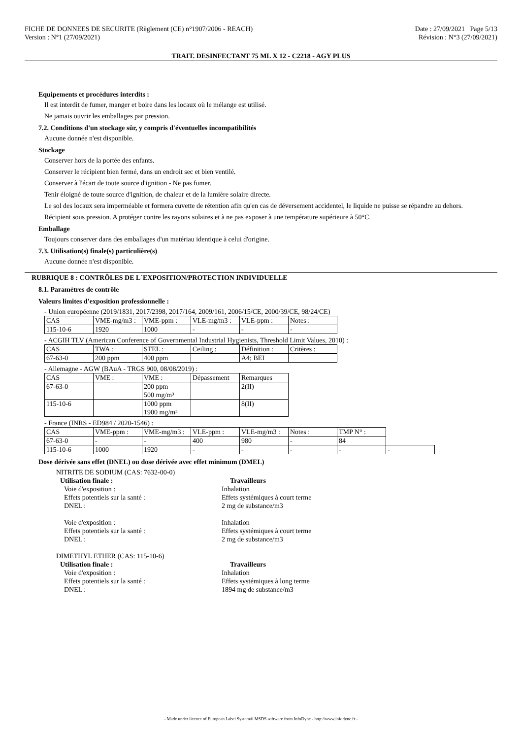FICHE DE DONNEES DE SECURITE (Règlement (CE) n°1907/2006 - REACH)
Version : N°1 (27/09/2021)
Date : 27/09/2021 Page 5/13
Révision : N°3 (27/09/2021)
TRAIT. DESINFECTANT 75 ML X 12 - C2218 - AGY PLUS
Equipements et procédures interdits :
Il est interdit de fumer, manger et boire dans les locaux où le mélange est utilisé.
Ne jamais ouvrir les emballages par pression.
7.2. Conditions d'un stockage sûr, y compris d'éventuelles incompatibilités
Aucune donnée n'est disponible.
Stockage
Conserver hors de la portée des enfants.
Conserver le récipient bien fermé, dans un endroit sec et bien ventilé.
Conserver à l'écart de toute source d'ignition - Ne pas fumer.
Tenir éloigné de toute source d'ignition, de chaleur et de la lumière solaire directe.
Le sol des locaux sera imperméable et formera cuvette de rétention afin qu'en cas de déversement accidentel, le liquide ne puisse se répandre au dehors.
Récipient sous pression. A protéger contre les rayons solaires et à ne pas exposer à une température supérieure à 50°C.
Emballage
Toujours conserver dans des emballages d'un matériau identique à celui d'origine.
7.3. Utilisation(s) finale(s) particulière(s)
Aucune donnée n'est disponible.
RUBRIQUE 8 : CONTRÔLES DE L´EXPOSITION/PROTECTION INDIVIDUELLE
8.1. Paramètres de contrôle
Valeurs limites d'exposition professionnelle :
- Union européenne (2019/1831, 2017/2398, 2017/164, 2009/161, 2006/15/CE, 2000/39/CE, 98/24/CE)
| CAS | VME-mg/m3 : | VME-ppm : | VLE-mg/m3 : | VLE-ppm : | Notes : |
| 115-10-6 | 1920 | 1000 | - | - | - |
- ACGIH TLV (American Conference of Governmental Industrial Hygienists, Threshold Limit Values, 2010) :
| CAS | TWA : | STEL : | Ceiling : | Définition : | Critères : |
| 67-63-0 | 200 ppm | 400 ppm | | A4; BEI | |
- Allemagne - AGW (BAuA - TRGS 900, 08/08/2019) :
| CAS | VME : | VME : | Dépassement | Remarques |
| 67-63-0 | | 200 ppm 500 mg/m³ | | 2(II) |
| 115-10-6 | | 1000 ppm 1900 mg/m³ | | 8(II) |
- France (INRS - ED984 / 2020-1546) :
| CAS | VME-ppm : | VME-mg/m3 : | VLE-ppm : | VLE-mg/m3 : | Notes : | TMP N° : | |
| 67-63-0 | - | - | 400 | 980 | - | 84 | |
| 115-10-6 | 1000 | 1920 | - | - | - | - | - |
Dose dérivée sans effet (DNEL) ou dose dérivée avec effet minimum (DMEL)
NITRITE DE SODIUM (CAS: 7632-00-0)
Utilisation finale : Travailleurs
Voie d'exposition : Inhalation
Effets potentiels sur la santé : Effets systémiques à court terme
DNEL : 2 mg de substance/m3
Voie d'exposition : Inhalation
Effets potentiels sur la santé : Effets systémiques à court terme
DNEL : 2 mg de substance/m3
DIMETHYL ETHER (CAS: 115-10-6)
Utilisation finale : Travailleurs
Voie d'exposition : Inhalation
Effets potentiels sur la santé : Effets systémiques à long terme
DNEL : 1894 mg de substance/m3
- Made under licence of European Label System® MSDS software from InfoDyne - http://www.infodyne.fr -